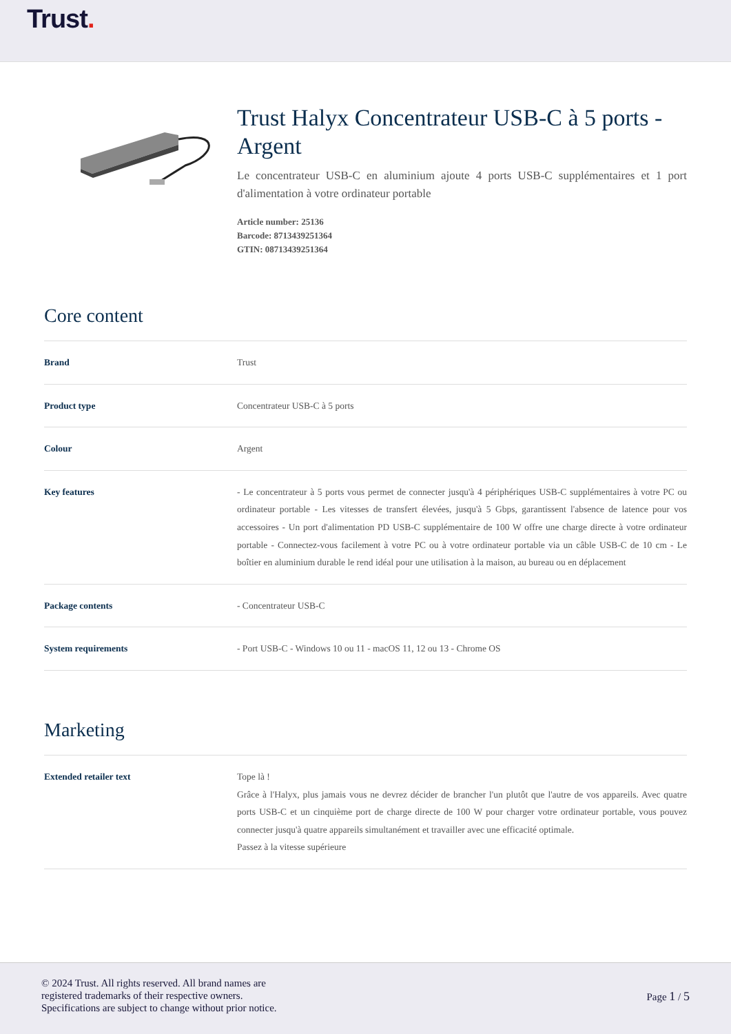Trust.
Trust Halyx Concentrateur USB-C à 5 ports - Argent
Le concentrateur USB-C en aluminium ajoute 4 ports USB-C supplémentaires et 1 port d'alimentation à votre ordinateur portable
Article number: 25136
Barcode: 8713439251364
GTIN: 08713439251364
Core content
| Brand | Trust |
| Product type | Concentrateur USB-C à 5 ports |
| Colour | Argent |
| Key features | - Le concentrateur à 5 ports vous permet de connecter jusqu'à 4 périphériques USB-C supplémentaires à votre PC ou ordinateur portable - Les vitesses de transfert élevées, jusqu'à 5 Gbps, garantissent l'absence de latence pour vos accessoires - Un port d'alimentation PD USB-C supplémentaire de 100 W offre une charge directe à votre ordinateur portable - Connectez-vous facilement à votre PC ou à votre ordinateur portable via un câble USB-C de 10 cm - Le boîtier en aluminium durable le rend idéal pour une utilisation à la maison, au bureau ou en déplacement |
| Package contents | - Concentrateur USB-C |
| System requirements | - Port USB-C - Windows 10 ou 11 - macOS 11, 12 ou 13 - Chrome OS |
Marketing
| Extended retailer text | Tope là ! Grâce à l'Halyx, plus jamais vous ne devrez décider de brancher l'un plutôt que l'autre de vos appareils. Avec quatre ports USB-C et un cinquième port de charge directe de 100 W pour charger votre ordinateur portable, vous pouvez connecter jusqu'à quatre appareils simultanément et travailler avec une efficacité optimale. Passez à la vitesse supérieure |
© 2024 Trust. All rights reserved. All brand names are
registered trademarks of their respective owners.
Specifications are subject to change without prior notice.
Page 1 / 5